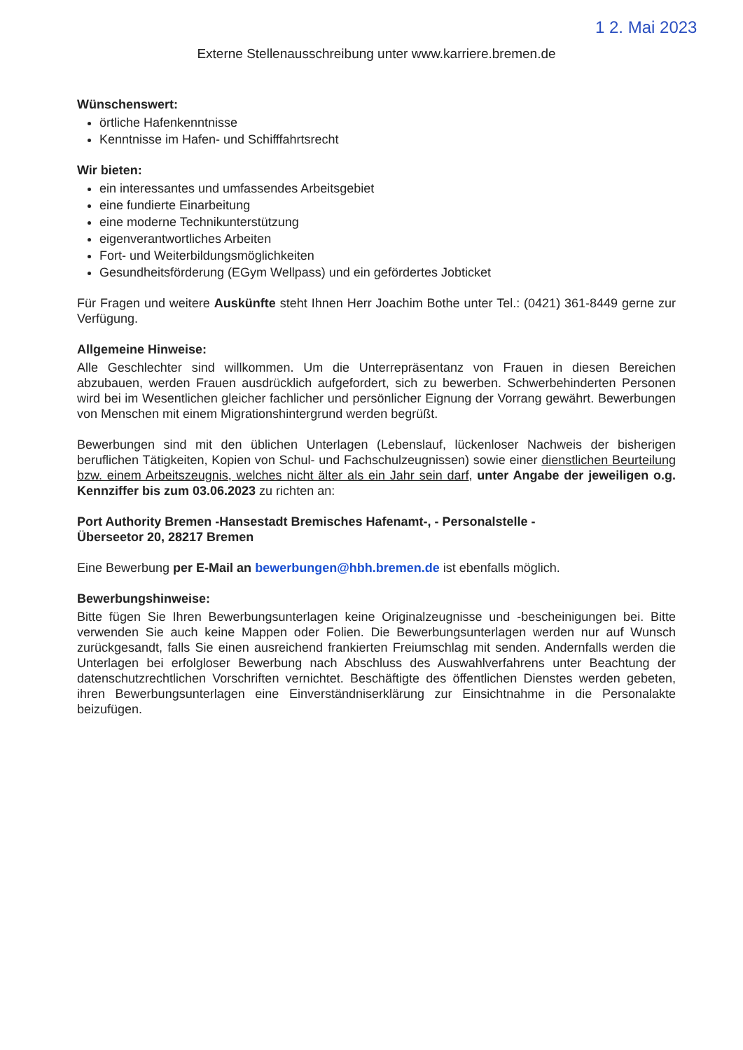1 2. Mai 2023
Externe Stellenausschreibung unter www.karriere.bremen.de
Wünschenswert:
örtliche Hafenkenntnisse
Kenntnisse im Hafen- und Schifffahrtsrecht
Wir bieten:
ein interessantes und umfassendes Arbeitsgebiet
eine fundierte Einarbeitung
eine moderne Technikunterstützung
eigenverantwortliches Arbeiten
Fort- und Weiterbildungsmöglichkeiten
Gesundheitsförderung (EGym Wellpass) und ein gefördertes Jobticket
Für Fragen und weitere Auskünfte steht Ihnen Herr Joachim Bothe unter Tel.: (0421) 361-8449 gerne zur Verfügung.
Allgemeine Hinweise:
Alle Geschlechter sind willkommen. Um die Unterrepräsentanz von Frauen in diesen Bereichen abzubauen, werden Frauen ausdrücklich aufgefordert, sich zu bewerben. Schwerbehinderten Personen wird bei im Wesentlichen gleicher fachlicher und persönlicher Eignung der Vorrang gewährt. Bewerbungen von Menschen mit einem Migrationshintergrund werden begrüßt.
Bewerbungen sind mit den üblichen Unterlagen (Lebenslauf, lückenloser Nachweis der bisherigen beruflichen Tätigkeiten, Kopien von Schul- und Fachschulzeugnissen) sowie einer dienstlichen Beurteilung bzw. einem Arbeitszeugnis, welches nicht älter als ein Jahr sein darf, unter Angabe der jeweiligen o.g. Kennziffer bis zum 03.06.2023 zu richten an:
Port Authority Bremen -Hansestadt Bremisches Hafenamt-, - Personalstelle -
Überseetor 20, 28217 Bremen
Eine Bewerbung per E-Mail an bewerbungen@hbh.bremen.de ist ebenfalls möglich.
Bewerbungshinweise:
Bitte fügen Sie Ihren Bewerbungsunterlagen keine Originalzeugnisse und -bescheinigungen bei. Bitte verwenden Sie auch keine Mappen oder Folien. Die Bewerbungsunterlagen werden nur auf Wunsch zurückgesandt, falls Sie einen ausreichend frankierten Freiumschlag mit senden. Andernfalls werden die Unterlagen bei erfolgloser Bewerbung nach Abschluss des Auswahlverfahrens unter Beachtung der datenschutzrechtlichen Vorschriften vernichtet. Beschäftigte des öffentlichen Dienstes werden gebeten, ihren Bewerbungsunterlagen eine Einverständniserklärung zur Einsichtnahme in die Personalakte beizufügen.